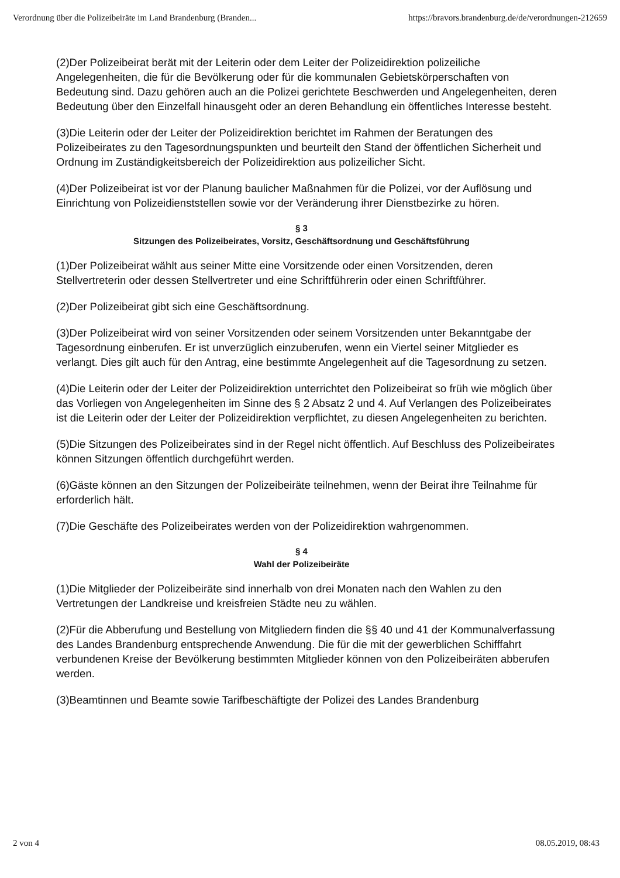Verordnung über die Polizeibeiräte im Land Brandenburg (Branden... https://bravors.brandenburg.de/de/verordnungen-212659
(2)Der Polizeibeirat berät mit der Leiterin oder dem Leiter der Polizeidirektion polizeiliche Angelegenheiten, die für die Bevölkerung oder für die kommunalen Gebietskörperschaften von Bedeutung sind. Dazu gehören auch an die Polizei gerichtete Beschwerden und Angelegenheiten, deren Bedeutung über den Einzelfall hinausgeht oder an deren Behandlung ein öffentliches Interesse besteht.
(3)Die Leiterin oder der Leiter der Polizeidirektion berichtet im Rahmen der Beratungen des Polizeibeirates zu den Tagesordnungspunkten und beurteilt den Stand der öffentlichen Sicherheit und Ordnung im Zuständigkeitsbereich der Polizeidirektion aus polizeilicher Sicht.
(4)Der Polizeibeirat ist vor der Planung baulicher Maßnahmen für die Polizei, vor der Auflösung und Einrichtung von Polizeidienststellen sowie vor der Veränderung ihrer Dienstbezirke zu hören.
§ 3
Sitzungen des Polizeibeirates, Vorsitz, Geschäftsordnung und Geschäftsführung
(1)Der Polizeibeirat wählt aus seiner Mitte eine Vorsitzende oder einen Vorsitzenden, deren Stellvertreterin oder dessen Stellvertreter und eine Schriftführerin oder einen Schriftführer.
(2)Der Polizeibeirat gibt sich eine Geschäftsordnung.
(3)Der Polizeibeirat wird von seiner Vorsitzenden oder seinem Vorsitzenden unter Bekanntgabe der Tagesordnung einberufen. Er ist unverzüglich einzuberufen, wenn ein Viertel seiner Mitglieder es verlangt. Dies gilt auch für den Antrag, eine bestimmte Angelegenheit auf die Tagesordnung zu setzen.
(4)Die Leiterin oder der Leiter der Polizeidirektion unterrichtet den Polizeibeirat so früh wie möglich über das Vorliegen von Angelegenheiten im Sinne des § 2 Absatz 2 und 4. Auf Verlangen des Polizeibeirates ist die Leiterin oder der Leiter der Polizeidirektion verpflichtet, zu diesen Angelegenheiten zu berichten.
(5)Die Sitzungen des Polizeibeirates sind in der Regel nicht öffentlich. Auf Beschluss des Polizeibeirates können Sitzungen öffentlich durchgeführt werden.
(6)Gäste können an den Sitzungen der Polizeibeiräte teilnehmen, wenn der Beirat ihre Teilnahme für erforderlich hält.
(7)Die Geschäfte des Polizeibeirates werden von der Polizeidirektion wahrgenommen.
§ 4
Wahl der Polizeibeiräte
(1)Die Mitglieder der Polizeibeiräte sind innerhalb von drei Monaten nach den Wahlen zu den Vertretungen der Landkreise und kreisfreien Städte neu zu wählen.
(2)Für die Abberufung und Bestellung von Mitgliedern finden die §§ 40 und 41 der Kommunalverfassung des Landes Brandenburg entsprechende Anwendung. Die für die mit der gewerblichen Schifffahrt verbundenen Kreise der Bevölkerung bestimmten Mitglieder können von den Polizeibeiräten abberufen werden.
(3)Beamtinnen und Beamte sowie Tarifbeschäftigte der Polizei des Landes Brandenburg
2 von 4 08.05.2019, 08:43